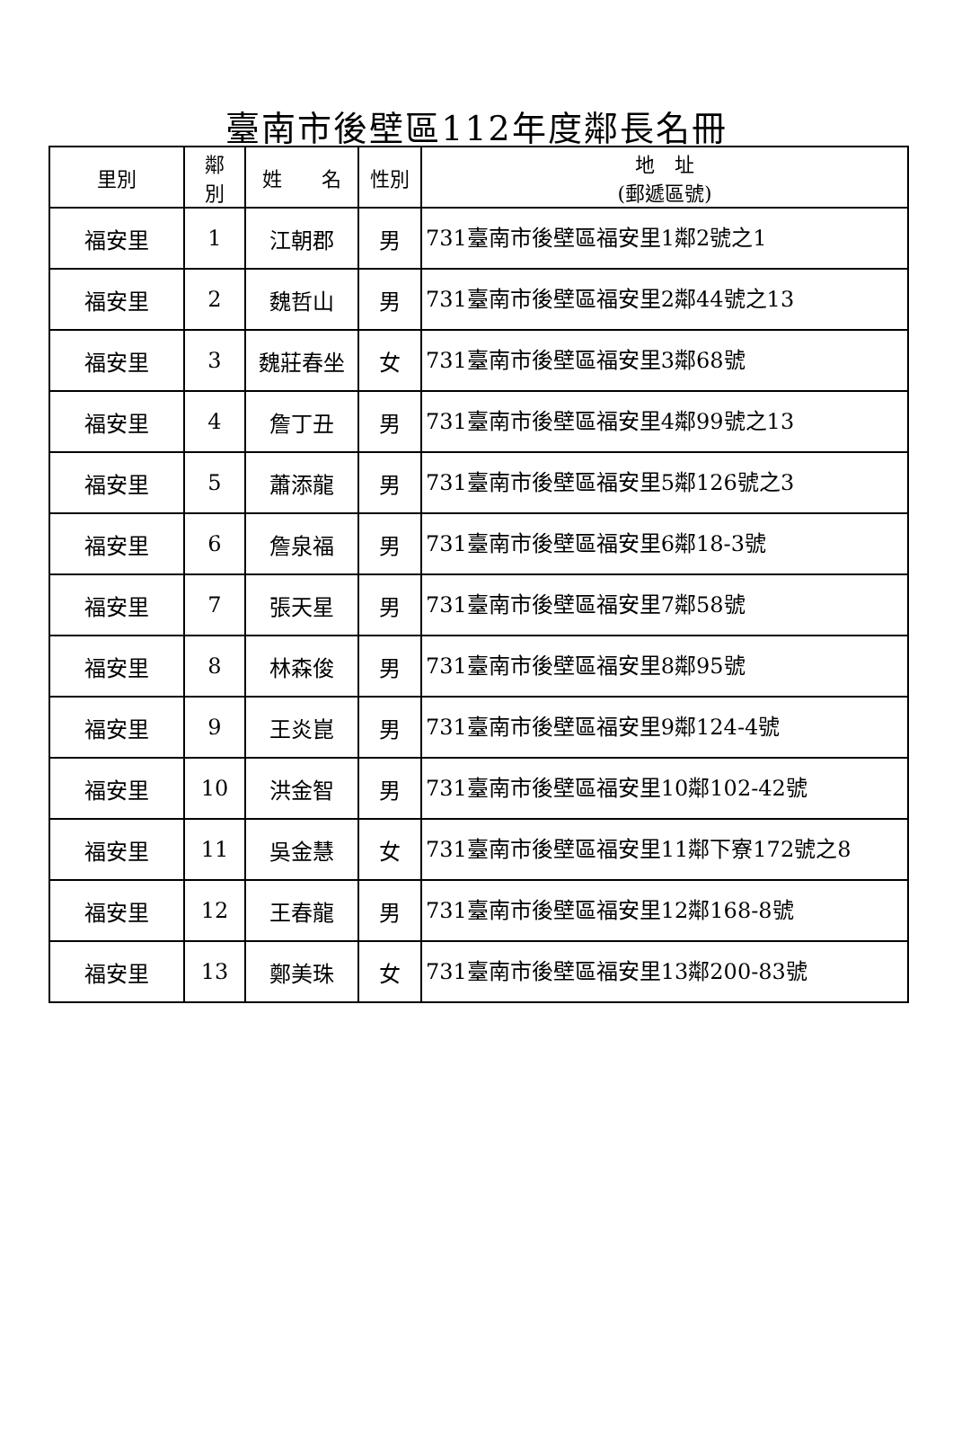臺南市後壁區112年度鄰長名冊
| 里別 | 鄰 別 | 姓 名 | 性別 | 地 址 (郵遞區號) |
| --- | --- | --- | --- | --- |
| 福安里 | 1 | 江朝郡 | 男 | 731臺南市後壁區福安里1鄰2號之1 |
| 福安里 | 2 | 魏哲山 | 男 | 731臺南市後壁區福安里2鄰44號之13 |
| 福安里 | 3 | 魏莊春坐 | 女 | 731臺南市後壁區福安里3鄰68號 |
| 福安里 | 4 | 詹丁丑 | 男 | 731臺南市後壁區福安里4鄰99號之13 |
| 福安里 | 5 | 蕭添龍 | 男 | 731臺南市後壁區福安里5鄰126號之3 |
| 福安里 | 6 | 詹泉福 | 男 | 731臺南市後壁區福安里6鄰18-3號 |
| 福安里 | 7 | 張天星 | 男 | 731臺南市後壁區福安里7鄰58號 |
| 福安里 | 8 | 林森俊 | 男 | 731臺南市後壁區福安里8鄰95號 |
| 福安里 | 9 | 王炎崑 | 男 | 731臺南市後壁區福安里9鄰124-4號 |
| 福安里 | 10 | 洪金智 | 男 | 731臺南市後壁區福安里10鄰102-42號 |
| 福安里 | 11 | 吳金慧 | 女 | 731臺南市後壁區福安里11鄰下寮172號之8 |
| 福安里 | 12 | 王春龍 | 男 | 731臺南市後壁區福安里12鄰168-8號 |
| 福安里 | 13 | 鄭美珠 | 女 | 731臺南市後壁區福安里13鄰200-83號 |